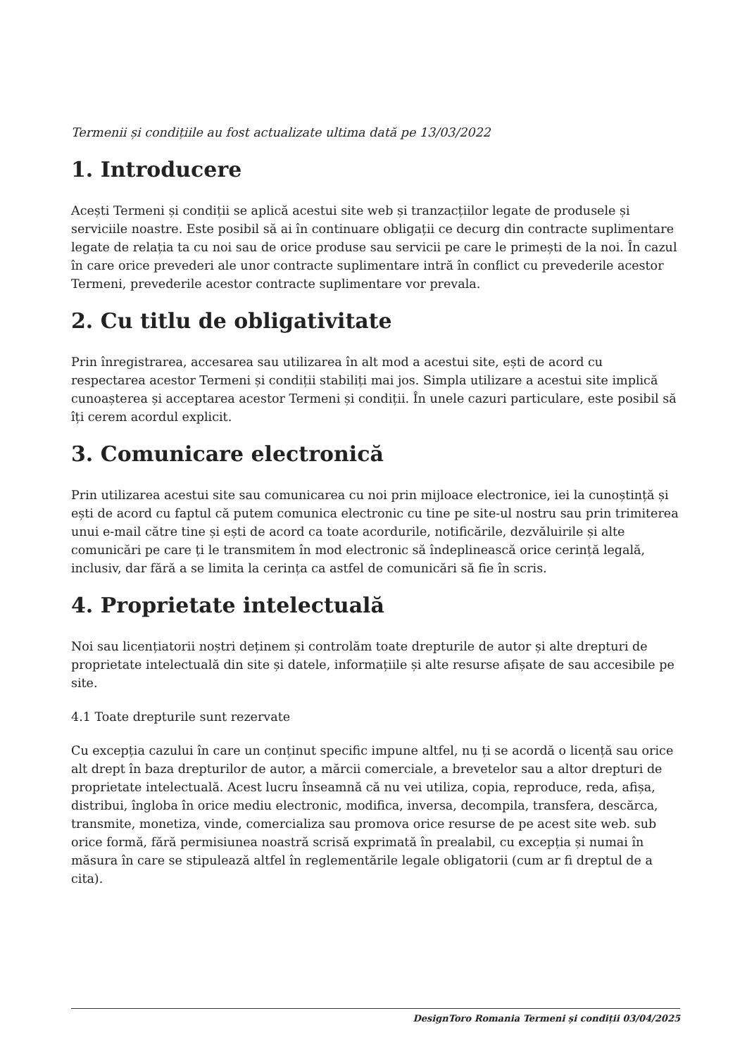Termenii și condițiile au fost actualizate ultima dată pe 13/03/2022
1. Introducere
Acești Termeni și condiții se aplică acestui site web și tranzacțiilor legate de produsele și serviciile noastre. Este posibil să ai în continuare obligații ce decurg din contracte suplimentare legate de relația ta cu noi sau de orice produse sau servicii pe care le primești de la noi. În cazul în care orice prevederi ale unor contracte suplimentare intră în conflict cu prevederile acestor Termeni, prevederile acestor contracte suplimentare vor prevala.
2. Cu titlu de obligativitate
Prin înregistrarea, accesarea sau utilizarea în alt mod a acestui site, ești de acord cu respectarea acestor Termeni și condiții stabiliți mai jos. Simpla utilizare a acestui site implică cunoașterea și acceptarea acestor Termeni și condiții. În unele cazuri particulare, este posibil să îți cerem acordul explicit.
3. Comunicare electronică
Prin utilizarea acestui site sau comunicarea cu noi prin mijloace electronice, iei la cunoștință și ești de acord cu faptul că putem comunica electronic cu tine pe site-ul nostru sau prin trimiterea unui e-mail către tine și ești de acord ca toate acordurile, notificările, dezvăluirile și alte comunicări pe care ți le transmitem în mod electronic să îndeplinească orice cerință legală, inclusiv, dar fără a se limita la cerința ca astfel de comunicări să fie în scris.
4. Proprietate intelectuală
Noi sau licențiatorii noștri deținem și controlăm toate drepturile de autor și alte drepturi de proprietate intelectuală din site și datele, informațiile și alte resurse afișate de sau accesibile pe site.
4.1 Toate drepturile sunt rezervate
Cu excepția cazului în care un conținut specific impune altfel, nu ți se acordă o licență sau orice alt drept în baza drepturilor de autor, a mărcii comerciale, a brevetelor sau a altor drepturi de proprietate intelectuală. Acest lucru înseamnă că nu vei utiliza, copia, reproduce, reda, afișa, distribui, îngloba în orice mediu electronic, modifica, inversa, decompila, transfera, descărca, transmite, monetiza, vinde, comercializa sau promova orice resurse de pe acest site web. sub orice formă, fără permisiunea noastră scrisă exprimată în prealabil, cu excepția și numai în măsura în care se stipulează altfel în reglementările legale obligatorii (cum ar fi dreptul de a cita).
DesignToro Romania Termeni și condiții 03/04/2025